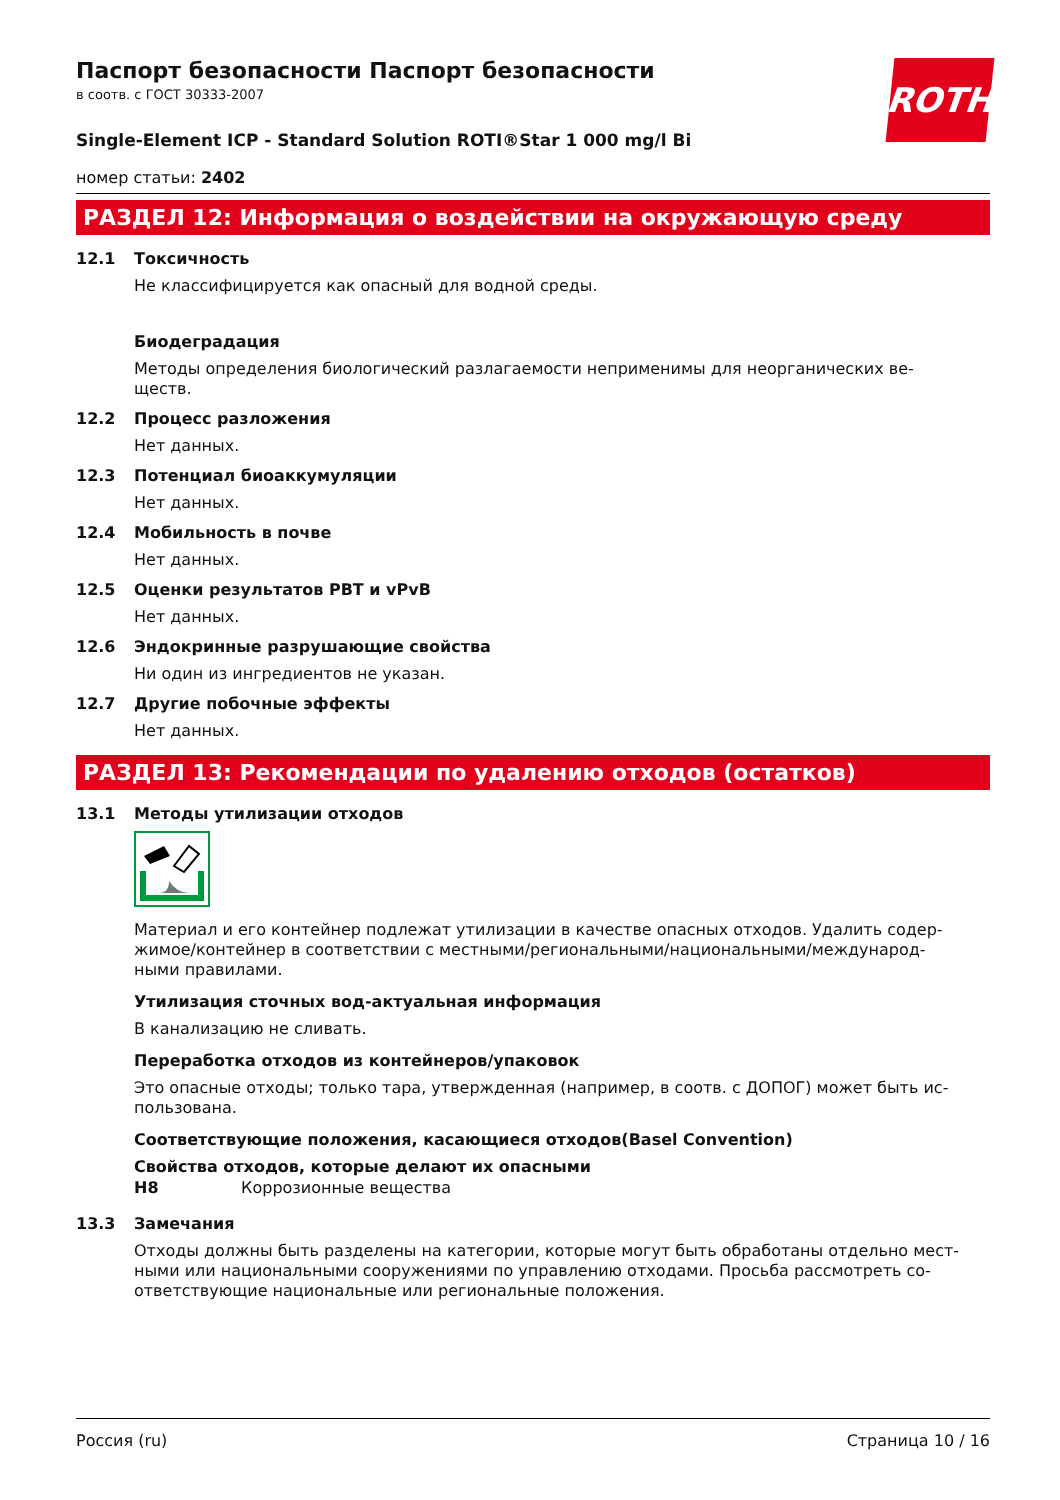ROTH
Паспорт безопасности Паспорт безопасности
в соотв. с ГОСТ 30333-2007
Single-Element ICP - Standard Solution ROTI®Star 1 000 mg/l Bi
номер статьи: 2402
РАЗДЕЛ 12: Информация о воздействии на окружающую среду
12.1 Токсичность
Не классифицируется как опасный для водной среды.
Биодеградация
Методы определения биологический разлагаемости неприменимы для неорганических ве-
ществ.
12.2 Процесс разложения
Нет данных.
12.3 Потенциал биоаккумуляции
Нет данных.
12.4 Мобильность в почве
Нет данных.
12.5 Оценки результатов PBT и vPvB
Нет данных.
12.6 Эндокринные разрушающие свойства
Ни один из ингредиентов не указан.
12.7 Другие побочные эффекты
Нет данных.
РАЗДЕЛ 13: Рекомендации по удалению отходов (остатков)
13.1 Методы утилизации отходов
Материал и его контейнер подлежат утилизации в качестве опасных отходов. Удалить содер-
жимое/контейнер в соответствии с местными/региональными/национальными/международ-
ными правилами.
Утилизация сточных вод-актуальная информация
В канализацию не сливать.
Переработка отходов из контейнеров/упаковок
Это опасные отходы; только тара, утвержденная (например, в соотв. с ДОПОГ) может быть ис-
пользована.
Соответствующие положения, касающиеся отходов(Basel Convention)
Свойства отходов, которые делают их опасными
H8 Коррозионные вещества
13.3 Замечания
Отходы должны быть разделены на категории, которые могут быть обработаны отдельно мест-
ными или национальными сооружениями по управлению отходами. Просьба рассмотреть со-
ответствующие национальные или региональные положения.
Россия (ru) Страница 10 / 16